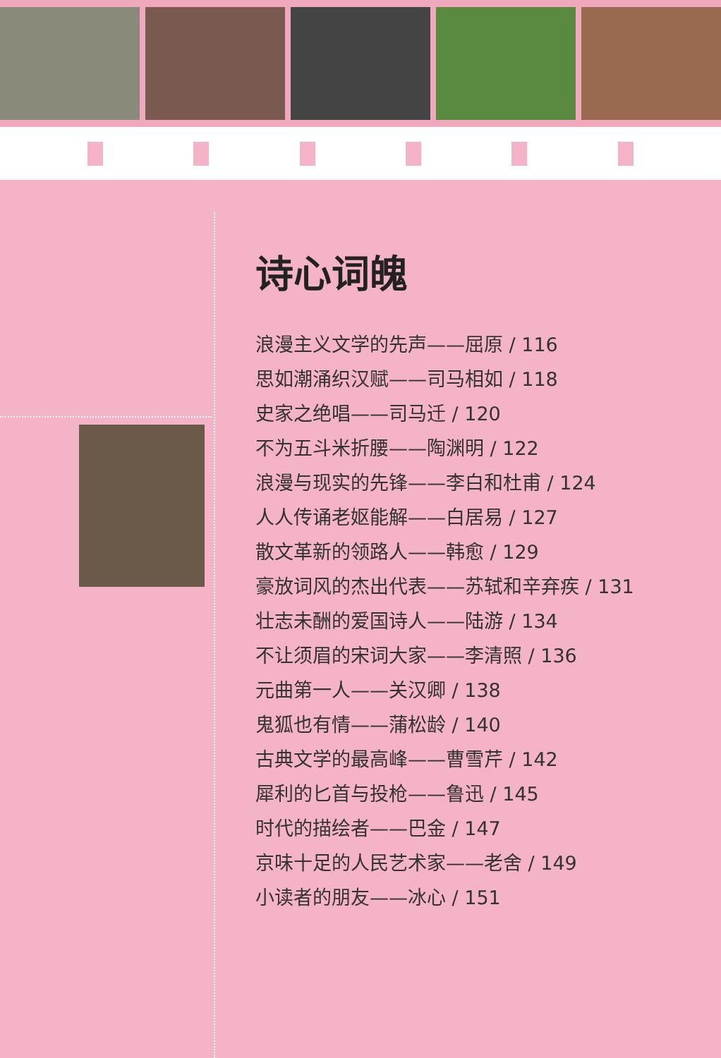诗心词魄
浪漫主义文学的先声——屈原 / 116
思如潮涌织汉赋——司马相如 / 118
史家之绝唱——司马迁 / 120
不为五斗米折腰——陶渊明 / 122
浪漫与现实的先锋——李白和杜甫 / 124
人人传诵老妪能解——白居易 / 127
散文革新的领路人——韩愈 / 129
豪放词风的杰出代表——苏轼和辛弃疾 / 131
壮志未酬的爱国诗人——陆游 / 134
不让须眉的宋词大家——李清照 / 136
元曲第一人——关汉卿 / 138
鬼狐也有情——蒲松龄 / 140
古典文学的最高峰——曹雪芹 / 142
犀利的匕首与投枪——鲁迅 / 145
时代的描绘者——巴金 / 147
京味十足的人民艺术家——老舍 / 149
小读者的朋友——冰心 / 151